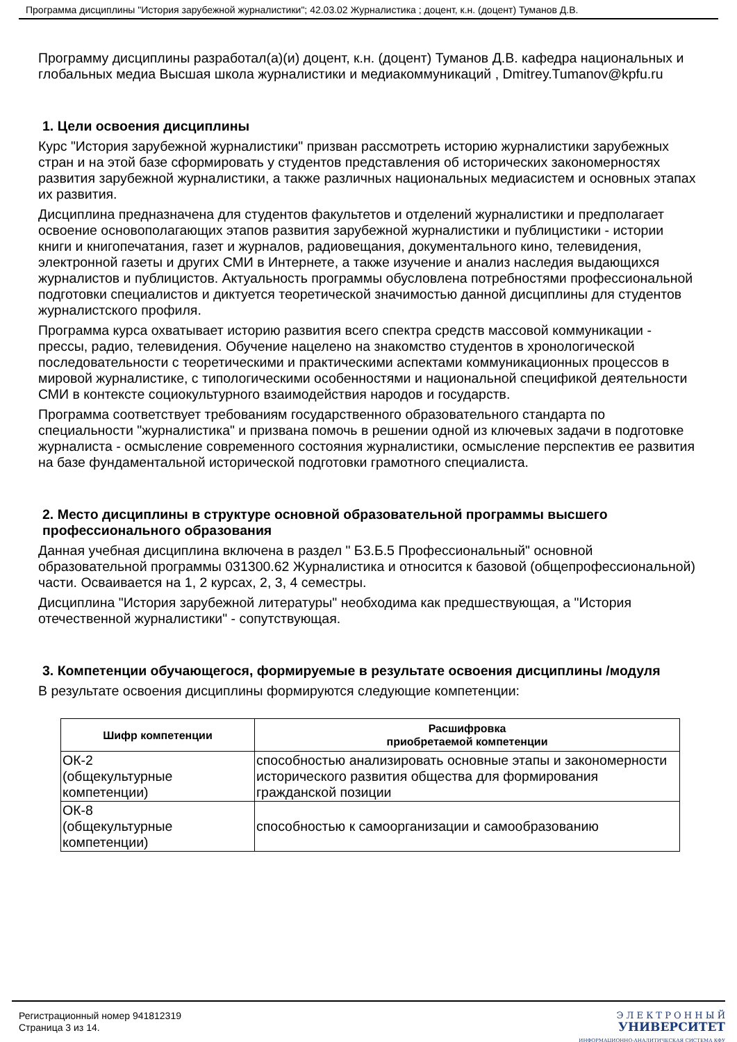Программа дисциплины "История зарубежной журналистики"; 42.03.02 Журналистика ; доцент, к.н. (доцент) Туманов Д.В.
Программу дисциплины разработал(а)(и) доцент, к.н. (доцент) Туманов Д.В. кафедра национальных и глобальных медиа Высшая школа журналистики и медиакоммуникаций , Dmitrey.Tumanov@kpfu.ru
1. Цели освоения дисциплины
Курс "История зарубежной журналистики" призван рассмотреть историю журналистики зарубежных стран и на этой базе сформировать у студентов представления об исторических закономерностях развития зарубежной журналистики, а также различных национальных медиасистем и основных этапах их развития.
Дисциплина предназначена для студентов факультетов и отделений журналистики и предполагает освоение основополагающих этапов развития зарубежной журналистики и публицистики - истории книги и книгопечатания, газет и журналов, радиовещания, документального кино, телевидения, электронной газеты и других СМИ в Интернете, а также изучение и анализ наследия выдающихся журналистов и публицистов. Актуальность программы обусловлена потребностями профессиональной подготовки специалистов и диктуется теоретической значимостью данной дисциплины для студентов журналистского профиля.
Программа курса охватывает историю развития всего спектра средств массовой коммуникации - прессы, радио, телевидения. Обучение нацелено на знакомство студентов в хронологической последовательности с теоретическими и практическими аспектами коммуникационных процессов в мировой журналистике, с типологическими особенностями и национальной спецификой деятельности СМИ в контексте социокультурного взаимодействия народов и государств.
Программа соответствует требованиям государственного образовательного стандарта по специальности "журналистика" и призвана помочь в решении одной из ключевых задачи в подготовке журналиста - осмысление современного состояния журналистики, осмысление перспектив ее развития на базе фундаментальной исторической подготовки грамотного специалиста.
2. Место дисциплины в структуре основной образовательной программы высшего профессионального образования
Данная учебная дисциплина включена в раздел " Б3.Б.5 Профессиональный" основной образовательной программы 031300.62 Журналистика и относится к базовой (общепрофессиональной) части. Осваивается на 1, 2 курсах, 2, 3, 4 семестры.
Дисциплина "История зарубежной литературы" необходима как предшествующая, а "История отечественной журналистики" - сопутствующая.
3. Компетенции обучающегося, формируемые в результате освоения дисциплины /модуля
В результате освоения дисциплины формируются следующие компетенции:
| Шифр компетенции | Расшифровка приобретаемой компетенции |
| --- | --- |
| ОК-2 (общекультурные компетенции) | способностью анализировать основные этапы и закономерности исторического развития общества для формирования гражданской позиции |
| ОК-8 (общекультурные компетенции) | способностью к самоорганизации и самообразованию |
Регистрационный номер 941812319
Страница 3 из 14.
Э Л Е К Т Р О Н Н Ы Й
УНИВЕРСИТЕТ
ИНФОРМАЦИОННО-АНАЛИТИЧЕСКАЯ СИСТЕМА КФУ